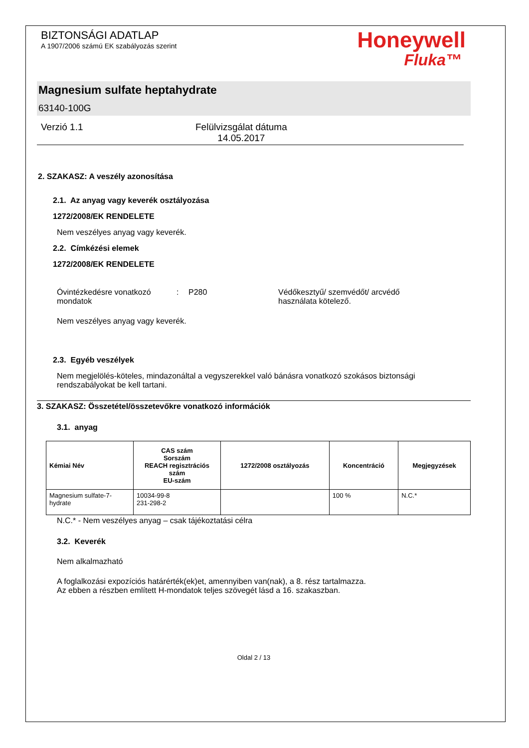BIZTONSÁGI ADATLAP
A 1907/2006 számú EK szabályozás szerint
Honeywell
Fluka™
Magnesium sulfate heptahydrate
63140-100G
Verzió 1.1 Felülvizsgálat dátuma
14.05.2017
2. SZAKASZ: A veszély azonosítása
2.1. Az anyag vagy keverék osztályozása
1272/2008/EK RENDELETE
Nem veszélyes anyag vagy keverék.
2.2. Címkézési elemek
1272/2008/EK RENDELETE
Óvintézkedésre vonatkozó mondatok
: P280 Védőkesztyű/ szemvédőt/ arcvédő használata kötelező.
Nem veszélyes anyag vagy keverék.
2.3. Egyéb veszélyek
Nem megjelölés-köteles, mindazonáltal a vegyszerekkel való bánásra vonatkozó szokásos biztonsági rendszabályokat be kell tartani.
3. SZAKASZ: Összetétel/összetevőkre vonatkozó információk
3.1. anyag
| Kémiai Név | CAS szám Sorszám REACH regisztrációs szám EU-szám | 1272/2008 osztályozás | Koncentráció | Megjegyzések |
| --- | --- | --- | --- | --- |
| Magnesium sulfate-7-hydrate | 10034-99-8 231-298-2 | | 100 % | N.C.* |
N.C.* - Nem veszélyes anyag – csak tájékoztatási célra
3.2. Keverék
Nem alkalmazható
A foglalkozási expozíciós határérték(ek)et, amennyiben van(nak), a 8. rész tartalmazza.
Az ebben a részben említett H-mondatok teljes szövegét lásd a 16. szakaszban.
Oldal 2 / 13